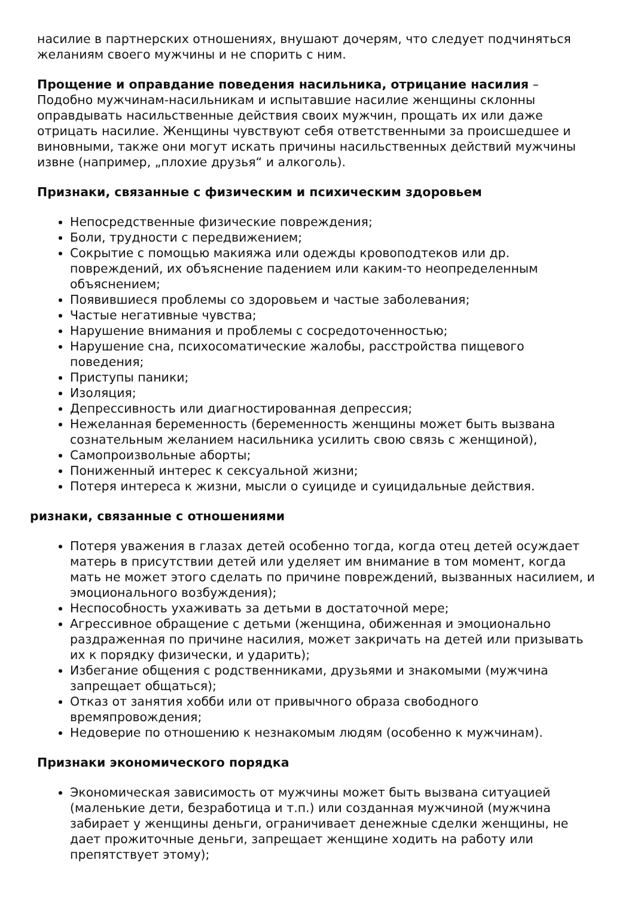насилие в партнерских отношениях, внушают дочерям, что следует подчиняться желаниям своего мужчины и не спорить с ним.
Прощение и оправдание поведения насильника, отрицание насилия – Подобно мужчинам-насильникам и испытавшие насилие женщины склонны оправдывать насильственные действия своих мужчин, прощать их или даже отрицать насилие. Женщины чувствуют себя ответственными за происшедшее и виновными, также они могут искать причины насильственных действий мужчины извне (например, „плохие друзья“ и алкоголь).
Признаки, связанные с физическим и психическим здоровьем
Непосредственные физические повреждения;
Боли, трудности с передвижением;
Сокрытие с помощью макияжа или одежды кровоподтеков или др. повреждений, их объяснение падением или каким-то неопределенным объяснением;
Появившиеся проблемы со здоровьем и частые заболевания;
Частые негативные чувства;
Нарушение внимания и проблемы с сосредоточенностью;
Нарушение сна, психосоматические жалобы, расстройства пищевого поведения;
Приступы паники;
Изоляция;
Депрессивность или диагностированная депрессия;
Нежеланная беременность (беременность женщины может быть вызвана сознательным желанием насильника усилить свою связь с женщиной),
Самопроизвольные аборты;
Пониженный интерес к сексуальной жизни;
Потеря интереса к жизни, мысли о суициде и суицидальные действия.
ризнаки, связанные с отношениями
Потеря уважения в глазах детей особенно тогда, когда отец детей осуждает матерь в присутствии детей или уделяет им внимание в том момент, когда мать не может этого сделать по причине повреждений, вызванных насилием, и эмоционального возбуждения);
Неспособность ухаживать за детьми в достаточной мере;
Агрессивное обращение с детьми (женщина, обиженная и эмоционально раздраженная по причине насилия, может закричать на детей или призывать их к порядку физически, и ударить);
Избегание общения с родственниками, друзьями и знакомыми (мужчина запрещает общаться);
Отказ от занятия хобби или от привычного образа свободного времяпровождения;
Недоверие по отношению к незнакомым людям (особенно к мужчинам).
Признаки экономического порядка
Экономическая зависимость от мужчины может быть вызвана ситуацией (маленькие дети, безработица и т.п.) или созданная мужчиной (мужчина забирает у женщины деньги, ограничивает денежные сделки женщины, не дает прожиточные деньги, запрещает женщине ходить на работу или препятствует этому);